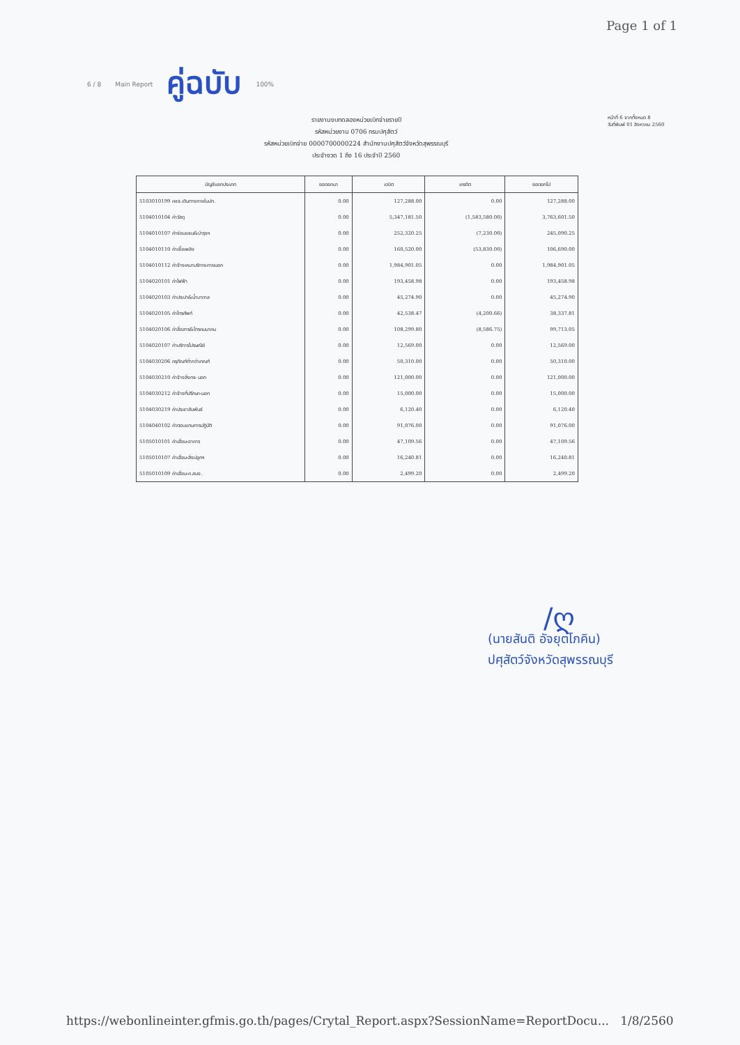Page 1 of 1
6 / 8 Main Report คู่ฉบับ 100%
รายงานงบทดลองหน่วยเบิกจ่ายรายปี
รหัสหน่วยงาน 0706 กรมปศุสัตว์
รหัสหน่วยเบิกจ่าย 0000700000224 สำนักงานปศุสัตว์จังหวัดสุพรรณบุรี
ประจำงวด 1 ถึง 16 ประจำปี 2560
หน้าที่ 6 จากทั้งหมด 8
วันที่พิมพ์ 01 สิงหาคม 2560
| บัญชีแยกประเภท | ยอดยกมา | เดบิต | เครดิต | ยอดยกไป |
| --- | --- | --- | --- | --- |
| 5103010199 คชจ.เดินทางภายในปท. | 0.00 | 127,288.00 | 0.00 | 127,288.00 |
| 5104010104 ค่าวัสดุ | 0.00 | 5,347,181.50 | (1,583,580.00) | 3,763,601.50 |
| 5104010107 ค่าซ่อมแซม&บำรุงฯ | 0.00 | 252,320.25 | (7,230.00) | 245,090.25 |
| 5104010110 ค่าเชื้อเพลิง | 0.00 | 160,520.00 | (53,830.00) | 106,690.00 |
| 5104010112 ค่าจ้างเหมาบริการ-ภายนอก | 0.00 | 1,984,901.05 | 0.00 | 1,984,901.05 |
| 5104020101 ค่าไฟฟ้า | 0.00 | 193,458.98 | 0.00 | 193,458.98 |
| 5104020103 ค่าประปา&น้ำบาดาล | 0.00 | 45,274.90 | 0.00 | 45,274.90 |
| 5104020105 ค่าโทรศัพท์ | 0.00 | 42,538.47 | (4,200.66) | 38,337.81 |
| 5104020106 ค่าสื่อสาร&โทรคมนาคม | 0.00 | 108,299.80 | (8,586.75) | 99,713.05 |
| 5104020107 ค่าบริการไปรษณีย์ | 0.00 | 12,569.00 | 0.00 | 12,569.00 |
| 5104030206 ครุภัณฑ์ต่ำกว่าเกณฑ์ | 0.00 | 50,310.00 | 0.00 | 50,310.00 |
| 5104030210 ค่าจ้างสิ่งกร- นอก | 0.00 | 121,000.00 | 0.00 | 121,000.00 |
| 5104030212 ค่าจ้างที่ปรึกษา-นอก | 0.00 | 15,000.00 | 0.00 | 15,000.00 |
| 5104030219 ค่าประชาสัมพันธ์ | 0.00 | 6,120.40 | 0.00 | 6,120.40 |
| 5104040102 ค่าตอบแทนการปฏิบัติ | 0.00 | 91,076.00 | 0.00 | 91,076.00 |
| 5105010101 ค่าเสื่อม-อาคาร | 0.00 | 47,109.56 | 0.00 | 47,109.56 |
| 5105010107 ค่าเสื่อม-สิ่งปลูกฯ | 0.00 | 16,240.81 | 0.00 | 16,240.81 |
| 5105010109 ค่าเสื่อม-ค.สนง. | 0.00 | 2,499.20 | 0.00 | 2,499.20 |
∕ღ
(นายสันติ อัจยุตโภคิน)
ปศุสัตว์จังหวัดสุพรรณบุรี
https://webonlineinter.gfmis.go.th/pages/Crytal_Report.aspx?SessionName=ReportDocu... 1/8/2560